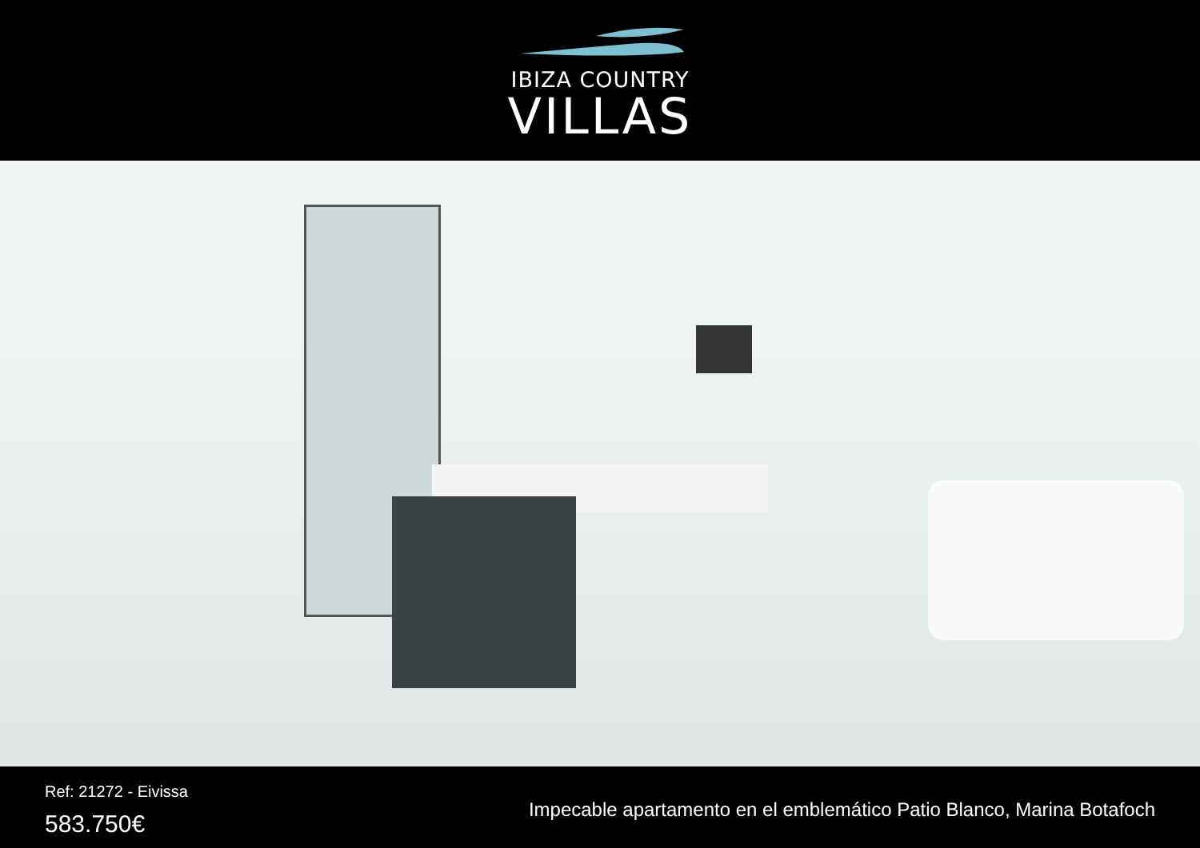IBIZA COUNTRY
VILLAS
Ref: 21272 - Eivissa
583.750€
Impecable apartamento en el emblemático Patio Blanco, Marina Botafoch